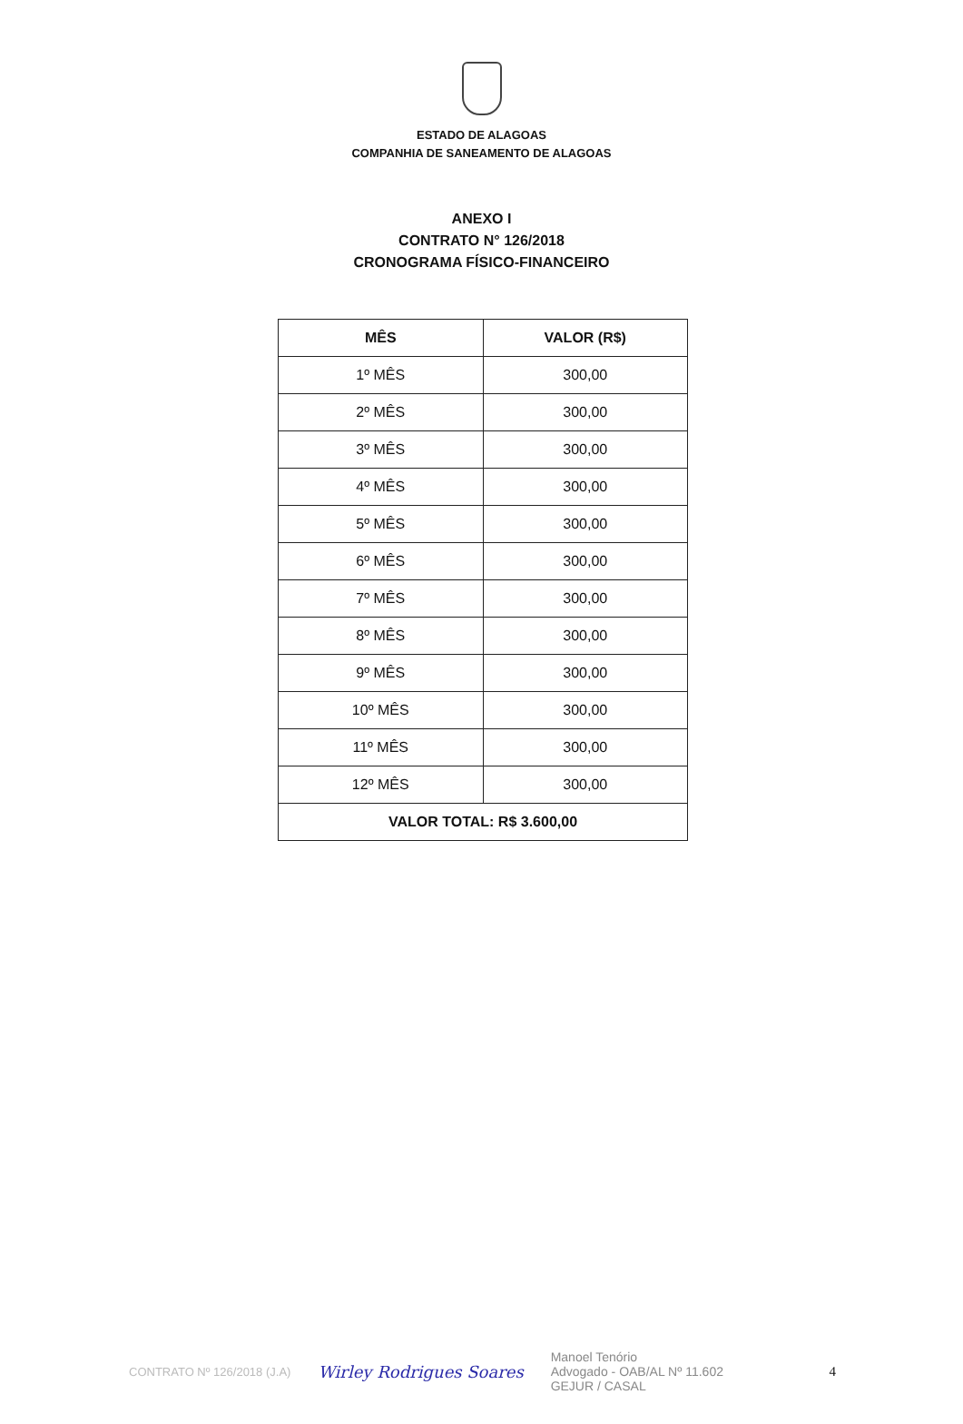ESTADO DE ALAGOAS
COMPANHIA DE SANEAMENTO DE ALAGOAS
ANEXO I
CONTRATO N° 126/2018
CRONOGRAMA FÍSICO-FINANCEIRO
| MÊS | VALOR (R$) |
| --- | --- |
| 1º MÊS | 300,00 |
| 2º MÊS | 300,00 |
| 3º MÊS | 300,00 |
| 4º MÊS | 300,00 |
| 5º MÊS | 300,00 |
| 6º MÊS | 300,00 |
| 7º MÊS | 300,00 |
| 8º MÊS | 300,00 |
| 9º MÊS | 300,00 |
| 10º MÊS | 300,00 |
| 11º MÊS | 300,00 |
| 12º MÊS | 300,00 |
| VALOR TOTAL: R$ 3.600,00 | |
CONTRATO Nº 126/2018 (J.A) Wirley Rodrigues Soares Manoel Tenório
Advogado - OAB/AL Nº 11.602
GEJUR / CASAL 4